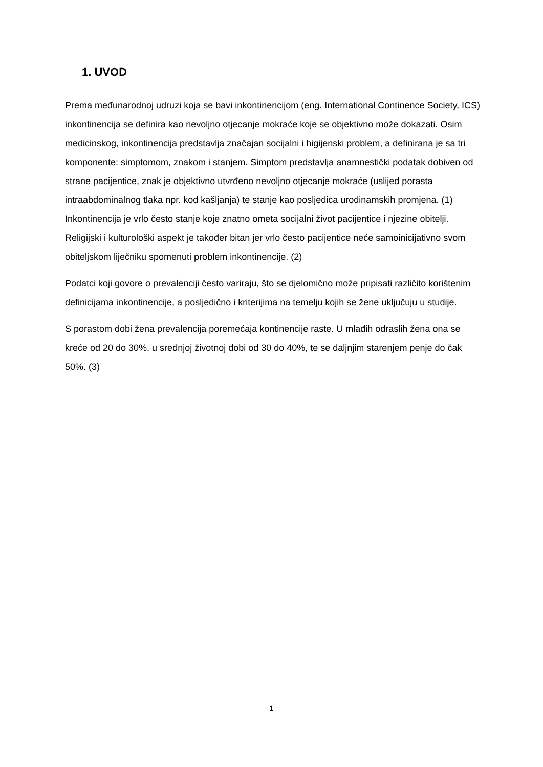1. UVOD
Prema međunarodnoj udruzi koja se bavi inkontinencijom (eng. International Continence Society, ICS) inkontinencija se definira kao nevoljno otjecanje mokraće koje se objektivno može dokazati. Osim medicinskog, inkontinencija predstavlja značajan socijalni i higijenski problem, a definirana je sa tri komponente: simptomom, znakom i stanjem. Simptom predstavlja anamnestički podatak dobiven od strane pacijentice, znak je objektivno utvrđeno nevoljno otjecanje mokraće (uslijed porasta intraabdominalnog tlaka npr. kod kašljanja) te stanje kao posljedica urodinamskih promjena. (1) Inkontinencija je vrlo često stanje koje znatno ometa socijalni život pacijentice i njezine obitelji. Religijski i kulturološki aspekt je također bitan jer vrlo često pacijentice neće samoinicijativno svom obiteljskom liječniku spomenuti problem inkontinencije. (2)
Podatci koji govore o prevalenciji često variraju, što se djelomično može pripisati različito korištenim definicijama inkontinencije, a posljedično i kriterijima na temelju kojih se žene uključuju u studije.
S porastom dobi žena prevalencija poremećaja kontinencije raste. U mlađih odraslih žena ona se kreće od 20 do 30%, u srednjoj životnoj dobi od 30 do 40%, te se daljnjim starenjem penje do čak 50%. (3)
1